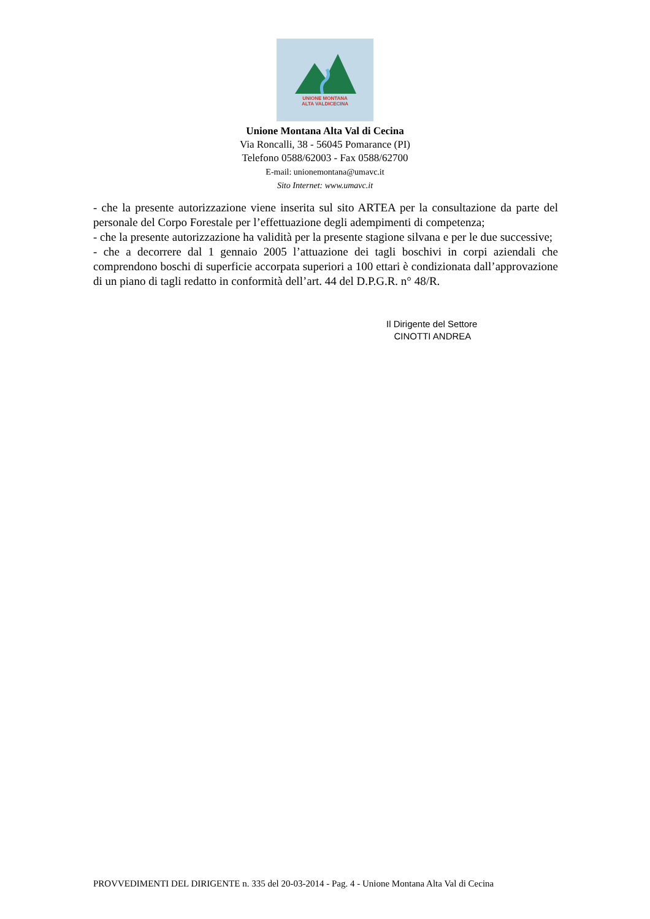UNIONE MONTANA
ALTA VALDICECINA
Unione Montana Alta Val di Cecina
Via Roncalli, 38 - 56045 Pomarance (PI)
Telefono 0588/62003 - Fax 0588/62700
E-mail: unionemontana@umavc.it
Sito Internet: www.umavc.it
- che la presente autorizzazione viene inserita sul sito ARTEA per la consultazione da parte del personale del Corpo Forestale per l’effettuazione degli adempimenti di competenza;
- che la presente autorizzazione ha validità per la presente stagione silvana e per le due successive;
- che a decorrere dal 1 gennaio 2005 l’attuazione dei tagli boschivi in corpi aziendali che comprendono boschi di superficie accorpata superiori a 100 ettari è condizionata dall’approvazione di un piano di tagli redatto in conformità dell’art. 44 del D.P.G.R. n° 48/R.
Il Dirigente del Settore
CINOTTI ANDREA
PROVVEDIMENTI DEL DIRIGENTE n. 335 del 20-03-2014 - Pag. 4 - Unione Montana Alta Val di Cecina